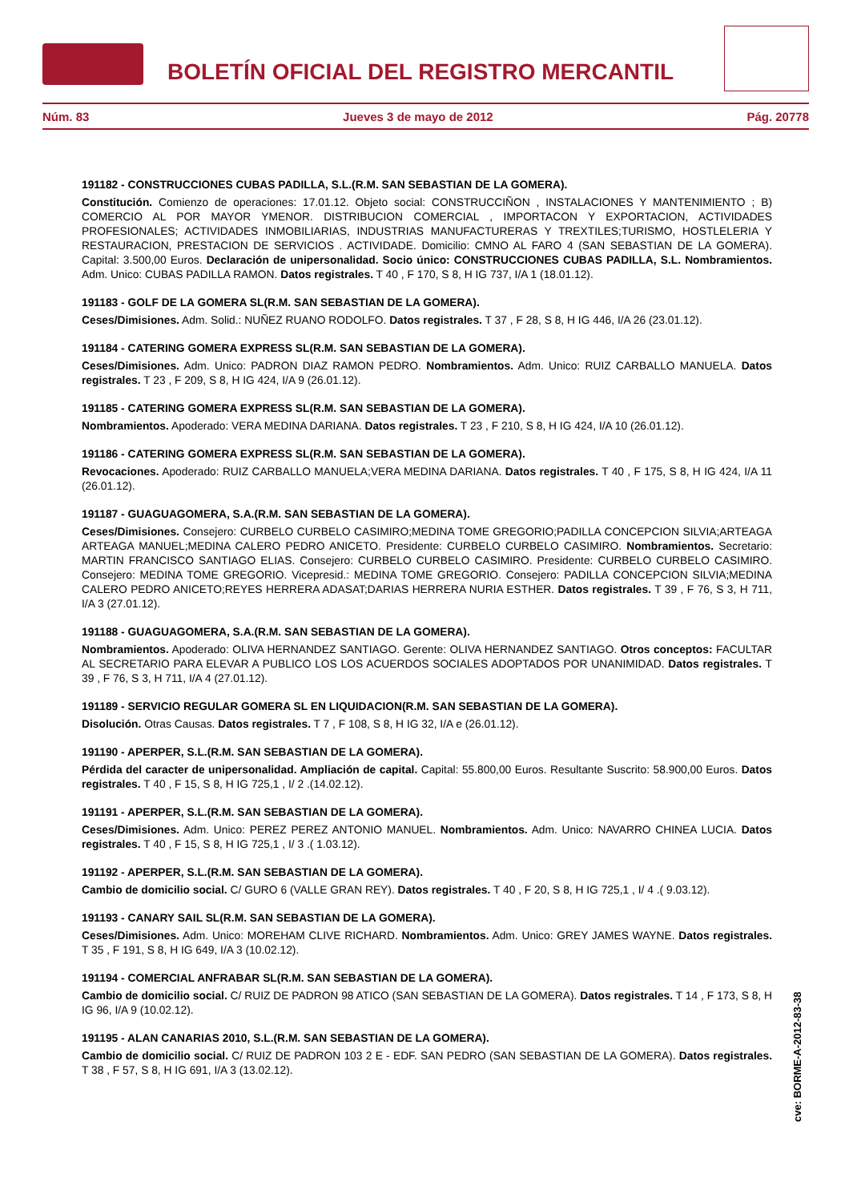BOLETÍN OFICIAL DEL REGISTRO MERCANTIL
Núm. 83 Jueves 3 de mayo de 2012 Pág. 20778
191182 - CONSTRUCCIONES CUBAS PADILLA, S.L.(R.M. SAN SEBASTIAN DE LA GOMERA).
Constitución. Comienzo de operaciones: 17.01.12. Objeto social: CONSTRUCCIÑON , INSTALACIONES Y MANTENIMIENTO ; B) COMERCIO AL POR MAYOR YMENOR. DISTRIBUCION COMERCIAL , IMPORTACON Y EXPORTACION, ACTIVIDADES PROFESIONALES; ACTIVIDADES INMOBILIARIAS, INDUSTRIAS MANUFACTURERAS Y TREXTILES;TURISMO, HOSTLELERIA Y RESTAURACION, PRESTACION DE SERVICIOS . ACTIVIDADE. Domicilio: CMNO AL FARO 4 (SAN SEBASTIAN DE LA GOMERA). Capital: 3.500,00 Euros. Declaración de unipersonalidad. Socio único: CONSTRUCCIONES CUBAS PADILLA, S.L. Nombramientos. Adm. Unico: CUBAS PADILLA RAMON. Datos registrales. T 40 , F 170, S 8, H IG 737, I/A 1 (18.01.12).
191183 - GOLF DE LA GOMERA SL(R.M. SAN SEBASTIAN DE LA GOMERA).
Ceses/Dimisiones. Adm. Solid.: NUÑEZ RUANO RODOLFO. Datos registrales. T 37 , F 28, S 8, H IG 446, I/A 26 (23.01.12).
191184 - CATERING GOMERA EXPRESS SL(R.M. SAN SEBASTIAN DE LA GOMERA).
Ceses/Dimisiones. Adm. Unico: PADRON DIAZ RAMON PEDRO. Nombramientos. Adm. Unico: RUIZ CARBALLO MANUELA. Datos registrales. T 23 , F 209, S 8, H IG 424, I/A 9 (26.01.12).
191185 - CATERING GOMERA EXPRESS SL(R.M. SAN SEBASTIAN DE LA GOMERA).
Nombramientos. Apoderado: VERA MEDINA DARIANA. Datos registrales. T 23 , F 210, S 8, H IG 424, I/A 10 (26.01.12).
191186 - CATERING GOMERA EXPRESS SL(R.M. SAN SEBASTIAN DE LA GOMERA).
Revocaciones. Apoderado: RUIZ CARBALLO MANUELA;VERA MEDINA DARIANA. Datos registrales. T 40 , F 175, S 8, H IG 424, I/A 11 (26.01.12).
191187 - GUAGUAGOMERA, S.A.(R.M. SAN SEBASTIAN DE LA GOMERA).
Ceses/Dimisiones. Consejero: CURBELO CURBELO CASIMIRO;MEDINA TOME GREGORIO;PADILLA CONCEPCION SILVIA;ARTEAGA ARTEAGA MANUEL;MEDINA CALERO PEDRO ANICETO. Presidente: CURBELO CURBELO CASIMIRO. Nombramientos. Secretario: MARTIN FRANCISCO SANTIAGO ELIAS. Consejero: CURBELO CURBELO CASIMIRO. Presidente: CURBELO CURBELO CASIMIRO. Consejero: MEDINA TOME GREGORIO. Vicepresid.: MEDINA TOME GREGORIO. Consejero: PADILLA CONCEPCION SILVIA;MEDINA CALERO PEDRO ANICETO;REYES HERRERA ADASAT;DARIAS HERRERA NURIA ESTHER. Datos registrales. T 39 , F 76, S 3, H 711, I/A 3 (27.01.12).
191188 - GUAGUAGOMERA, S.A.(R.M. SAN SEBASTIAN DE LA GOMERA).
Nombramientos. Apoderado: OLIVA HERNANDEZ SANTIAGO. Gerente: OLIVA HERNANDEZ SANTIAGO. Otros conceptos: FACULTAR AL SECRETARIO PARA ELEVAR A PUBLICO LOS LOS ACUERDOS SOCIALES ADOPTADOS POR UNANIMIDAD. Datos registrales. T 39 , F 76, S 3, H 711, I/A 4 (27.01.12).
191189 - SERVICIO REGULAR GOMERA SL EN LIQUIDACION(R.M. SAN SEBASTIAN DE LA GOMERA).
Disolución. Otras Causas. Datos registrales. T 7 , F 108, S 8, H IG 32, I/A e (26.01.12).
191190 - APERPER, S.L.(R.M. SAN SEBASTIAN DE LA GOMERA).
Pérdida del caracter de unipersonalidad. Ampliación de capital. Capital: 55.800,00 Euros. Resultante Suscrito: 58.900,00 Euros. Datos registrales. T 40 , F 15, S 8, H IG 725,1 , I/ 2 .(14.02.12).
191191 - APERPER, S.L.(R.M. SAN SEBASTIAN DE LA GOMERA).
Ceses/Dimisiones. Adm. Unico: PEREZ PEREZ ANTONIO MANUEL. Nombramientos. Adm. Unico: NAVARRO CHINEA LUCIA. Datos registrales. T 40 , F 15, S 8, H IG 725,1 , I/ 3 .( 1.03.12).
191192 - APERPER, S.L.(R.M. SAN SEBASTIAN DE LA GOMERA).
Cambio de domicilio social. C/ GURO 6 (VALLE GRAN REY). Datos registrales. T 40 , F 20, S 8, H IG 725,1 , I/ 4 .( 9.03.12).
191193 - CANARY SAIL SL(R.M. SAN SEBASTIAN DE LA GOMERA).
Ceses/Dimisiones. Adm. Unico: MOREHAM CLIVE RICHARD. Nombramientos. Adm. Unico: GREY JAMES WAYNE. Datos registrales. T 35 , F 191, S 8, H IG 649, I/A 3 (10.02.12).
191194 - COMERCIAL ANFRABAR SL(R.M. SAN SEBASTIAN DE LA GOMERA).
Cambio de domicilio social. C/ RUIZ DE PADRON 98 ATICO (SAN SEBASTIAN DE LA GOMERA). Datos registrales. T 14 , F 173, S 8, H IG 96, I/A 9 (10.02.12).
191195 - ALAN CANARIAS 2010, S.L.(R.M. SAN SEBASTIAN DE LA GOMERA).
Cambio de domicilio social. C/ RUIZ DE PADRON 103 2 E - EDF. SAN PEDRO (SAN SEBASTIAN DE LA GOMERA). Datos registrales. T 38 , F 57, S 8, H IG 691, I/A 3 (13.02.12).
cve: BORME-A-2012-83-38